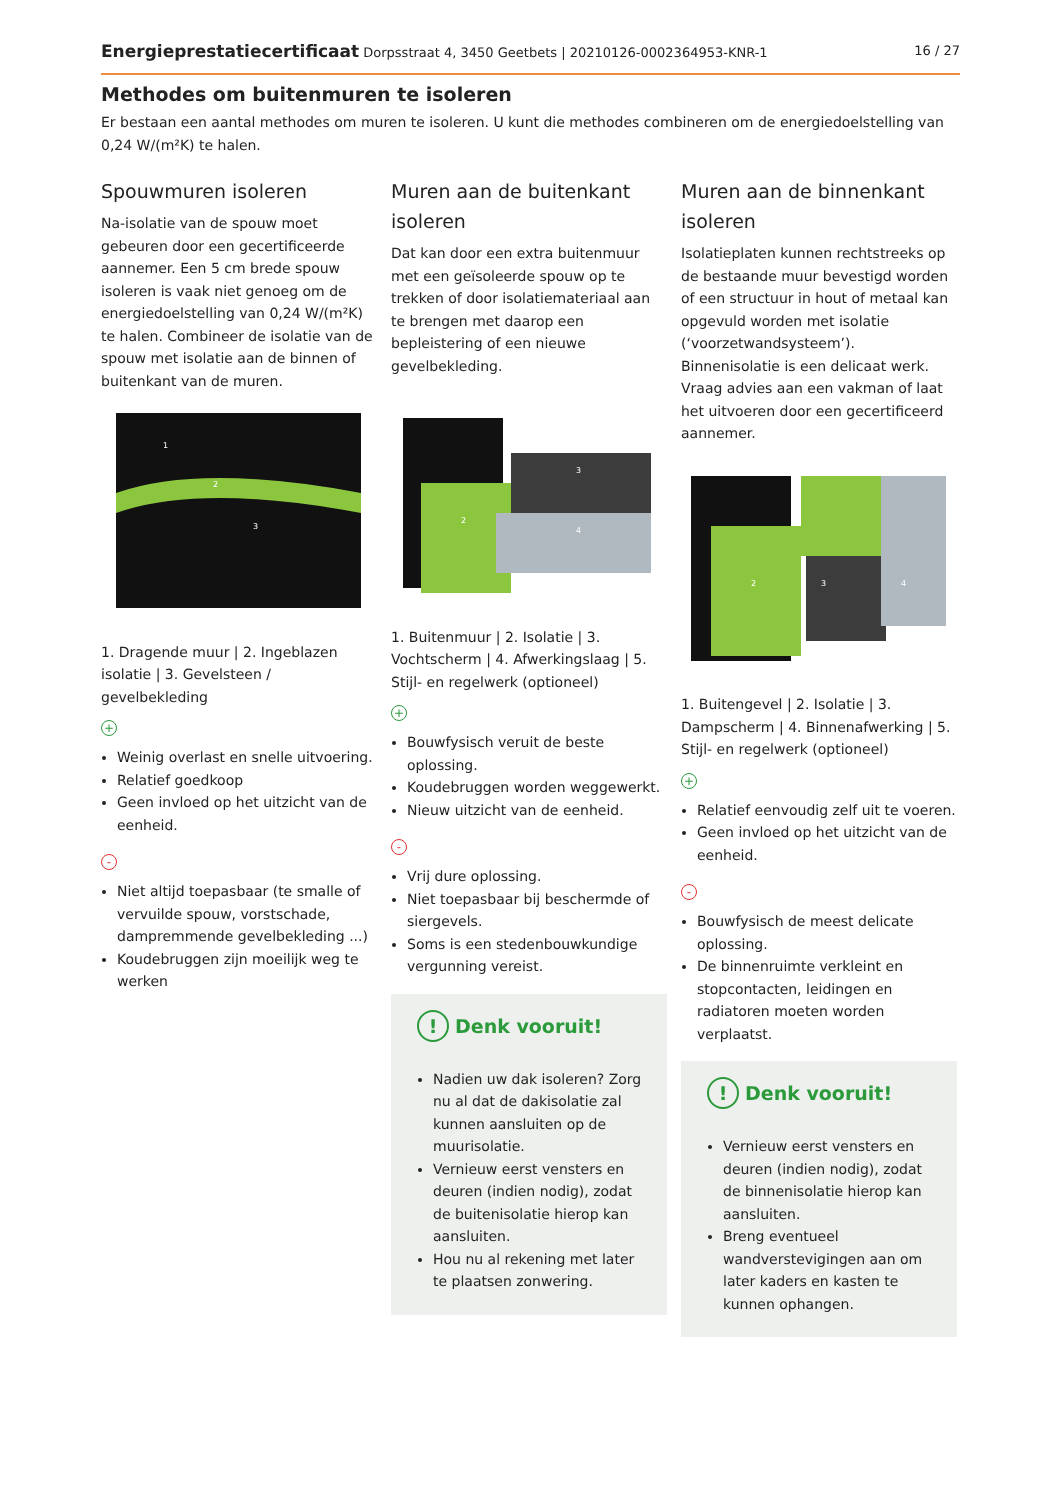Energieprestatiecertificaat Dorpsstraat 4, 3450 Geetbets | 20210126-0002364953-KNR-1 16 / 27
Methodes om buitenmuren te isoleren
Er bestaan een aantal methodes om muren te isoleren. U kunt die methodes combineren om de energiedoelstelling van 0,24 W/(m²K) te halen.
Spouwmuren isoleren
Na-isolatie van de spouw moet gebeuren door een gecertificeerde aannemer. Een 5 cm brede spouw isoleren is vaak niet genoeg om de energiedoelstelling van 0,24 W/(m²K) te halen. Combineer de isolatie van de spouw met isolatie aan de binnen of buitenkant van de muren.
1
2
3
1. Dragende muur | 2. Ingeblazen isolatie | 3. Gevelsteen / gevelbekleding
+
Weinig overlast en snelle uitvoering.
Relatief goedkoop
Geen invloed op het uitzicht van de eenheid.
-
Niet altijd toepasbaar (te smalle of vervuilde spouw, vorstschade, dampremmende gevelbekleding ...)
Koudebruggen zijn moeilijk weg te werken
Muren aan de buitenkant isoleren
Dat kan door een extra buitenmuur met een geïsoleerde spouw op te trekken of door isolatiemateriaal aan te brengen met daarop een bepleistering of een nieuwe gevelbekleding.
2
3
4
1. Buitenmuur | 2. Isolatie | 3. Vochtscherm | 4. Afwerkingslaag | 5. Stijl- en regelwerk (optioneel)
+
Bouwfysisch veruit de beste oplossing.
Koudebruggen worden weggewerkt.
Nieuw uitzicht van de eenheid.
-
Vrij dure oplossing.
Niet toepasbaar bij beschermde of siergevels.
Soms is een stedenbouwkundige vergunning vereist.
! Denk vooruit!
Nadien uw dak isoleren? Zorg nu al dat de dakisolatie zal kunnen aansluiten op de muurisolatie.
Vernieuw eerst vensters en deuren (indien nodig), zodat de buitenisolatie hierop kan aansluiten.
Hou nu al rekening met later te plaatsen zonwering.
Muren aan de binnenkant isoleren
Isolatieplaten kunnen rechtstreeks op de bestaande muur bevestigd worden of een structuur in hout of metaal kan opgevuld worden met isolatie (‘voorzetwandsysteem’). Binnenisolatie is een delicaat werk. Vraag advies aan een vakman of laat het uitvoeren door een gecertificeerd aannemer.
2
3
4
1. Buitengevel | 2. Isolatie | 3. Dampscherm | 4. Binnenafwerking | 5. Stijl- en regelwerk (optioneel)
+
Relatief eenvoudig zelf uit te voeren.
Geen invloed op het uitzicht van de eenheid.
-
Bouwfysisch de meest delicate oplossing.
De binnenruimte verkleint en stopcontacten, leidingen en radiatoren moeten worden verplaatst.
! Denk vooruit!
Vernieuw eerst vensters en deuren (indien nodig), zodat de binnenisolatie hierop kan aansluiten.
Breng eventueel wandverstevigingen aan om later kaders en kasten te kunnen ophangen.